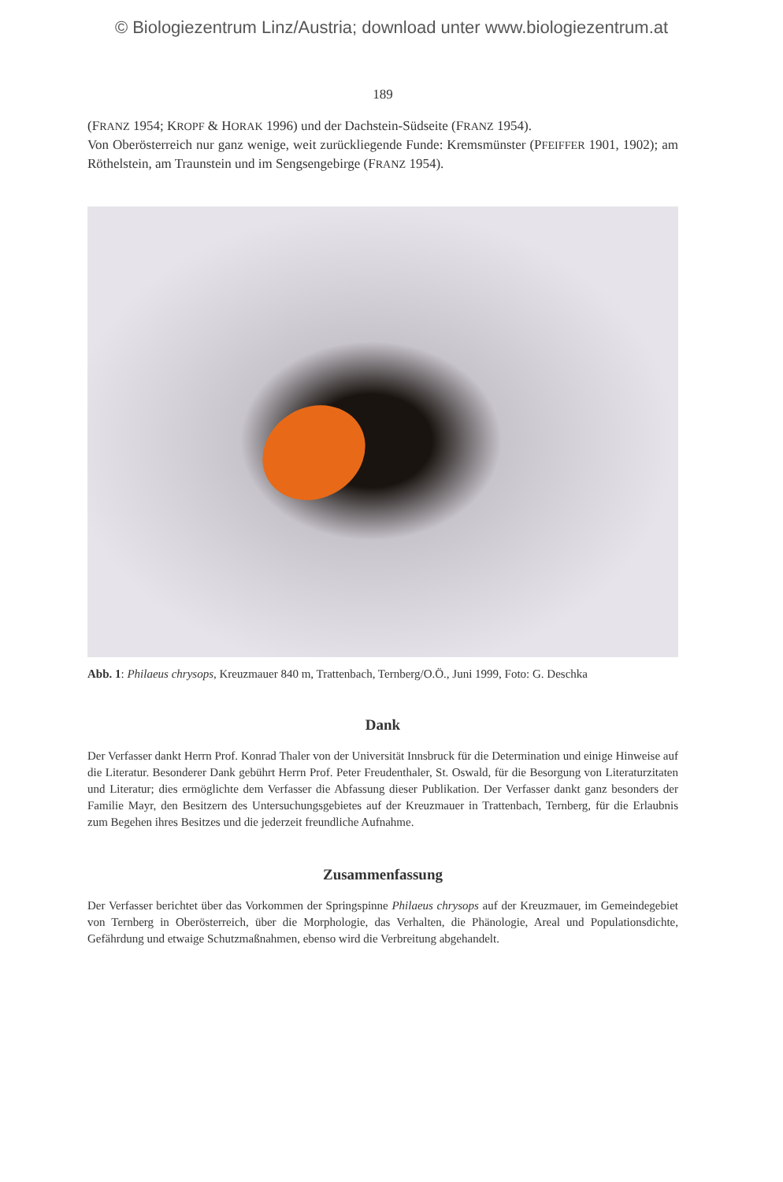© Biologiezentrum Linz/Austria; download unter www.biologiezentrum.at
189
(FRANZ 1954; KROPF & HORAK 1996) und der Dachstein-Südseite (FRANZ 1954).
Von Oberösterreich nur ganz wenige, weit zurückliegende Funde: Kremsmünster (PFEIFFER 1901, 1902); am Röthelstein, am Traunstein und im Sengsengebirge (FRANZ 1954).
Abb. 1: Philaeus chrysops, Kreuzmauer 840 m, Trattenbach, Ternberg/O.Ö., Juni 1999, Foto: G. Deschka
Dank
Der Verfasser dankt Herrn Prof. Konrad Thaler von der Universität Innsbruck für die Determination und einige Hinweise auf die Literatur. Besonderer Dank gebührt Herrn Prof. Peter Freudenthaler, St. Oswald, für die Besorgung von Literaturzitaten und Literatur; dies ermöglichte dem Verfasser die Abfassung dieser Publikation. Der Verfasser dankt ganz besonders der Familie Mayr, den Besitzern des Untersuchungsgebietes auf der Kreuzmauer in Trattenbach, Ternberg, für die Erlaubnis zum Begehen ihres Besitzes und die jederzeit freundliche Aufnahme.
Zusammenfassung
Der Verfasser berichtet über das Vorkommen der Springspinne Philaeus chrysops auf der Kreuzmauer, im Gemeindegebiet von Ternberg in Oberösterreich, über die Morphologie, das Verhalten, die Phänologie, Areal und Populationsdichte, Gefährdung und etwaige Schutzmaßnahmen, ebenso wird die Verbreitung abgehandelt.